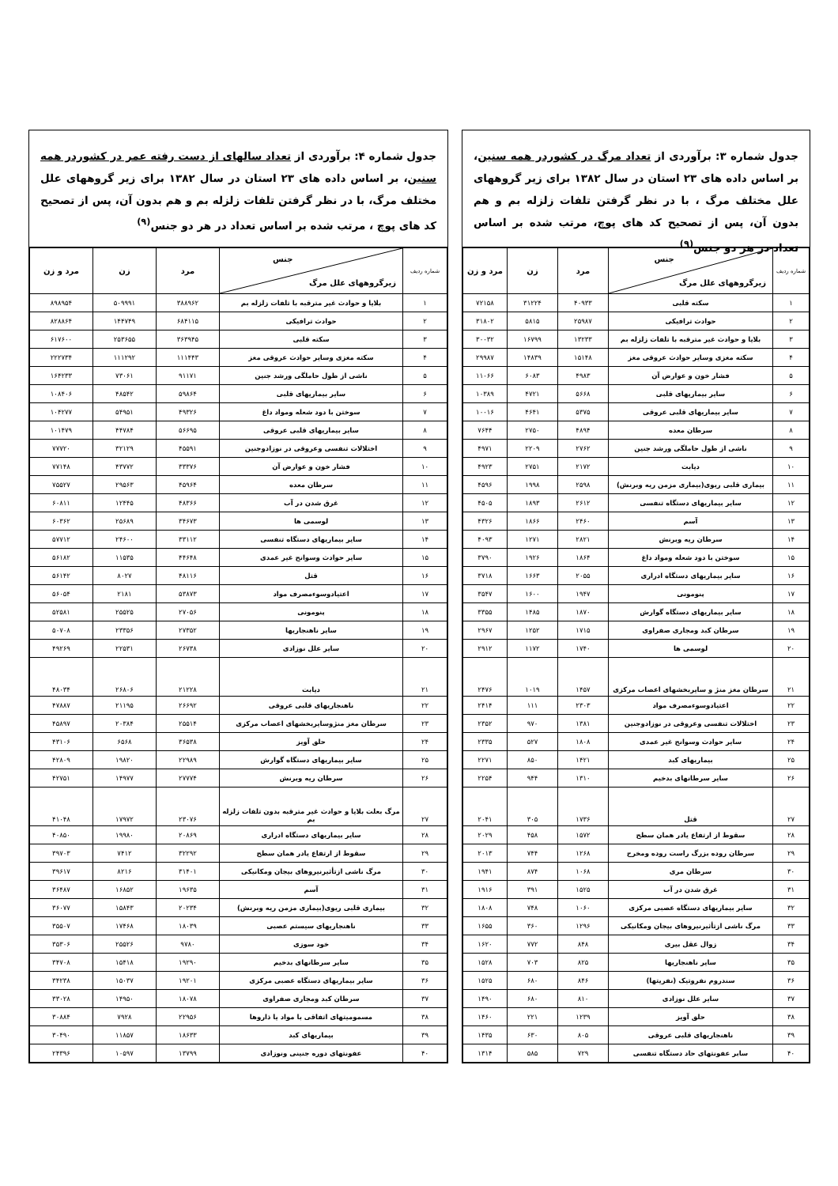جدول شماره ۳: برآوردی از تعداد مرگ در کشوردر همه سنین، بر اساس داده های ۲۳ استان در سال ۱۳۸۲ برای زیر گروههای علل مختلف مرگ ، با در نظر گرفتن تلفات زلزله بم و هم بدون آن، پس از تصحیح کد های پوچ، مرتب شده بر اساس تعداد در هر دو جنس<sup>(۹)</sup>
| شماره ردیف | جنس زیرگروههای علل مرگ | مرد | زن | مرد و زن |
| --- | --- | --- | --- | --- |
| ۱ | سکته قلبی | ۴۰۹۳۳ | ۳۱۲۲۴ | ۷۲۱۵۸ |
| ۲ | حوادث ترافیکی | ۲۵۹۸۷ | ۵۸۱۵ | ۳۱۸۰۲ |
| ۳ | بلایا و حوادث غیر مترقبه با تلفات زلزله بم | ۱۳۲۳۳ | ۱۶۷۹۹ | ۳۰۰۳۲ |
| ۴ | سکته مغزی وسایر حوادث عروقی مغز | ۱۵۱۴۸ | ۱۴۸۳۹ | ۲۹۹۸۷ |
| ۵ | فشار خون و عوارض آن | ۴۹۸۳ | ۶۰۸۳ | ۱۱۰۶۶ |
| ۶ | سایر بیماریهای قلبی | ۵۶۶۸ | ۴۷۲۱ | ۱۰۳۸۹ |
| ۷ | سایر بیماریهای قلبی عروقی | ۵۳۷۵ | ۴۶۴۱ | ۱۰۰۱۶ |
| ۸ | سرطان معده | ۴۸۹۴ | ۲۷۵۰ | ۷۶۴۴ |
| ۹ | ناشی از طول حاملگی ورشد جنین | ۲۷۶۲ | ۲۲۰۹ | ۴۹۷۱ |
| ۱۰ | دیابت | ۲۱۷۲ | ۲۷۵۱ | ۴۹۲۳ |
| ۱۱ | بیماری قلبی ریوی(بیماری مزمن ریه وبرنش) | ۲۵۹۸ | ۱۹۹۸ | ۴۵۹۶ |
| ۱۲ | سایر بیماریهای دستگاه تنفسی | ۲۶۱۲ | ۱۸۹۳ | ۴۵۰۵ |
| ۱۳ | آسم | ۲۴۶۰ | ۱۸۶۶ | ۴۳۲۶ |
| ۱۴ | سرطان ریه وبرنش | ۲۸۲۱ | ۱۲۷۱ | ۴۰۹۳ |
| ۱۵ | سوختن با دود شعله ومواد داغ | ۱۸۶۴ | ۱۹۲۶ | ۳۷۹۰ |
| ۱۶ | سایر بیماریهای دستگاه ادراری | ۲۰۵۵ | ۱۶۶۳ | ۳۷۱۸ |
| ۱۷ | پنومونی | ۱۹۴۷ | ۱۶۰۰ | ۳۵۴۷ |
| ۱۸ | سایر بیماریهای دستگاه گوارش | ۱۸۷۰ | ۱۴۸۵ | ۳۳۵۵ |
| ۱۹ | سرطان کبد ومجاری صفراوی | ۱۷۱۵ | ۱۲۵۲ | ۲۹۶۷ |
| ۲۰ | لوسمی ها | ۱۷۴۰ | ۱۱۷۲ | ۲۹۱۲ |
| ۲۱ | سرطان مغز منژ و سایربخشهای اعصاب مرکزی | ۱۴۵۷ | ۱۰۱۹ | ۲۴۷۶ |
| ۲۲ | اعتیادوسوءمصرف مواد | ۲۳۰۳ | ۱۱۱ | ۲۴۱۴ |
| ۲۳ | اختلالات تنفسی وعروقی در نوزادوجنین | ۱۳۸۱ | ۹۷۰ | ۲۳۵۲ |
| ۲۴ | سایر حوادث وسوانح غیر عمدی | ۱۸۰۸ | ۵۲۷ | ۲۳۳۵ |
| ۲۵ | بیماریهای کبد | ۱۴۲۱ | ۸۵۰ | ۲۲۷۱ |
| ۲۶ | سایر سرطانهای بدخیم | ۱۳۱۰ | ۹۴۴ | ۲۲۵۴ |
| ۲۷ | قتل | ۱۷۳۶ | ۳۰۵ | ۲۰۴۱ |
| ۲۸ | سقوط از ارتفاع یادر همان سطح | ۱۵۷۲ | ۴۵۸ | ۲۰۲۹ |
| ۲۹ | سرطان روده بزرگ راست روده ومخرج | ۱۲۶۸ | ۷۴۴ | ۲۰۱۳ |
| ۳۰ | سرطان مری | ۱۰۶۸ | ۸۷۴ | ۱۹۴۱ |
| ۳۱ | غرق شدن در آب | ۱۵۲۵ | ۳۹۱ | ۱۹۱۶ |
| ۳۲ | سایر بیماریهای دستگاه عصبی مرکزی | ۱۰۶۰ | ۷۴۸ | ۱۸۰۸ |
| ۳۳ | مرگ ناشی ازتأثیرنیروهای بیجان ومکانیکی | ۱۲۹۶ | ۳۶۰ | ۱۶۵۵ |
| ۳۴ | زوال عقل بیری | ۸۴۸ | ۷۷۲ | ۱۶۲۰ |
| ۳۵ | سایر ناهنجاریها | ۸۲۵ | ۷۰۳ | ۱۵۲۸ |
| ۳۶ | سندروم نفروتیک (نفریتها) | ۸۴۶ | ۶۸۰ | ۱۵۲۵ |
| ۳۷ | سایر علل نوزادی | ۸۱۰ | ۶۸۰ | ۱۴۹۰ |
| ۳۸ | حلق آویز | ۱۲۳۹ | ۲۲۱ | ۱۴۶۰ |
| ۳۹ | ناهنجاریهای قلبی عروقی | ۸۰۵ | ۶۳۰ | ۱۴۳۵ |
| ۴۰ | سابر عفونتهای حاد دستگاه تنفسی | ۷۲۹ | ۵۸۵ | ۱۳۱۴ |
جدول شماره ۴: برآوردی از تعداد سالهای از دست رفته عمر در کشوردر همه سنین، بر اساس داده های ۲۳ استان در سال ۱۳۸۲ برای زیر گروههای علل مختلف مرگ، با در نظر گرفتن تلفات زلزله بم و هم بدون آن، پس از تصحیح کد های پوچ ، مرتب شده بر اساس تعداد در هر دو جنس<sup>(۹)</sup>
| شماره ردیف | جنس زیرگروههای علل مرگ | مرد | زن | مرد و زن |
| --- | --- | --- | --- | --- |
| ۱ | بلایا و حوادث غیر مترقبه با تلفات زلزله بم | ۳۸۸۹۶۲ | ۵۰۹۹۹۱ | ۸۹۸۹۵۴ |
| ۲ | حوادث ترافیکی | ۶۸۴۱۱۵ | ۱۴۴۷۴۹ | ۸۲۸۸۶۴ |
| ۳ | سکته قلبی | ۳۶۳۹۴۵ | ۲۵۳۶۵۵ | ۶۱۷۶۰۰ |
| ۴ | سکته مغزی وسایر حوادث عروقی مغز | ۱۱۱۴۴۳ | ۱۱۱۲۹۲ | ۲۲۲۷۳۴ |
| ۵ | ناشی از طول حاملگی ورشد جنین | ۹۱۱۷۱ | ۷۳۰۶۱ | ۱۶۴۲۳۳ |
| ۶ | سایر بیماریهای قلبی | ۵۹۸۶۴ | ۴۸۵۴۲ | ۱۰۸۴۰۶ |
| ۷ | سوختن با دود شعله ومواد داغ | ۴۹۳۲۶ | ۵۴۹۵۱ | ۱۰۴۲۷۷ |
| ۸ | سایر بیماریهای قلبی عروقی | ۵۶۶۹۵ | ۴۴۷۸۴ | ۱۰۱۴۷۹ |
| ۹ | اختلالات تنفسی وعروقی در نوزادوجنین | ۴۵۵۹۱ | ۳۲۱۲۹ | ۷۷۷۲۰ |
| ۱۰ | فشار خون و عوارض آن | ۳۳۳۷۶ | ۴۳۷۷۲ | ۷۷۱۴۸ |
| ۱۱ | سرطان معده | ۴۵۹۶۴ | ۲۹۵۶۳ | ۷۵۵۲۷ |
| ۱۲ | غرق شدن در آب | ۴۸۳۶۶ | ۱۲۴۴۵ | ۶۰۸۱۱ |
| ۱۳ | لوسمی ها | ۳۴۶۷۳ | ۲۵۶۸۹ | ۶۰۳۶۲ |
| ۱۴ | سایر بیماریهای دستگاه تنفسی | ۳۳۱۱۲ | ۲۴۶۰۰ | ۵۷۷۱۲ |
| ۱۵ | سایر حوادث وسوانح غیر عمدی | ۴۴۶۴۸ | ۱۱۵۳۵ | ۵۶۱۸۲ |
| ۱۶ | قتل | ۴۸۱۱۶ | ۸۰۲۷ | ۵۶۱۴۲ |
| ۱۷ | اعتیادوسوءمصرف مواد | ۵۳۸۷۳ | ۲۱۸۱ | ۵۶۰۵۴ |
| ۱۸ | پنومونی | ۲۷۰۵۶ | ۲۵۵۲۵ | ۵۲۵۸۱ |
| ۱۹ | سایر ناهنجاریها | ۲۷۳۵۲ | ۲۳۳۵۶ | ۵۰۷۰۸ |
| ۲۰ | سایر علل نوزادی | ۲۶۷۳۸ | ۲۲۵۳۱ | ۴۹۲۶۹ |
| ۲۱ | دیابت | ۲۱۲۲۸ | ۲۶۸۰۶ | ۴۸۰۳۴ |
| ۲۲ | ناهنجاریهای قلبی عروقی | ۲۶۶۹۲ | ۲۱۱۹۵ | ۴۷۸۸۷ |
| ۲۳ | سرطان مغز منژوسایربخشهای اعصاب مرکزی | ۲۵۵۱۴ | ۲۰۳۸۴ | ۴۵۸۹۷ |
| ۲۴ | حلق آویز | ۳۶۵۳۸ | ۶۵۶۸ | ۴۳۱۰۶ |
| ۲۵ | سایر بیماریهای دستگاه گوارش | ۲۲۹۸۹ | ۱۹۸۲۰ | ۴۲۸۰۹ |
| ۲۶ | سرطان ریه وبرنش | ۲۷۷۷۴ | ۱۴۹۷۷ | ۴۲۷۵۱ |
| ۲۷ | مرگ بعلت بلایا و حوادث غیر مترقبه بدون تلفات زلزله بم | ۲۳۰۷۶ | ۱۷۹۷۲ | ۴۱۰۴۸ |
| ۲۸ | سایر بیماریهای دستگاه ادراری | ۲۰۸۶۹ | ۱۹۹۸۰ | ۴۰۸۵۰ |
| ۲۹ | سقوط از ارتفاع یادر همان سطح | ۳۲۲۹۲ | ۷۴۱۲ | ۳۹۷۰۳ |
| ۳۰ | مرگ ناشی ازتأثیرنیروهای بیجان ومکانیکی | ۳۱۴۰۱ | ۸۲۱۶ | ۳۹۶۱۷ |
| ۳۱ | آسم | ۱۹۶۳۵ | ۱۶۸۵۲ | ۳۶۴۸۷ |
| ۳۲ | بیماری قلبی ریوی(بیماری مزمن ریه وبرنش) | ۲۰۲۳۴ | ۱۵۸۴۳ | ۳۶۰۷۷ |
| ۳۳ | ناهنجاریهای سیستم عصبی | ۱۸۰۳۹ | ۱۷۴۶۸ | ۳۵۵۰۷ |
| ۳۴ | خود سوزی | ۹۷۸۰ | ۲۵۵۲۶ | ۳۵۳۰۶ |
| ۳۵ | سایر سرطانهای بدخیم | ۱۹۲۹۰ | ۱۵۴۱۸ | ۳۴۷۰۸ |
| ۳۶ | سایر بیماریهای دستگاه عصبی مرکزی | ۱۹۲۰۱ | ۱۵۰۳۷ | ۳۴۲۳۸ |
| ۳۷ | سرطان کبد ومجاری صفراوی | ۱۸۰۷۸ | ۱۴۹۵۰ | ۳۳۰۲۸ |
| ۳۸ | مسمومیتهای اتفاقی با مواد یا ذاروها | ۲۲۹۵۶ | ۷۹۲۸ | ۳۰۸۸۴ |
| ۳۹ | بیماریهای کبد | ۱۸۶۳۳ | ۱۱۸۵۷ | ۳۰۴۹۰ |
| ۴۰ | عفونتهای دوره جنینی ونوزادی | ۱۳۷۹۹ | ۱۰۵۹۷ | ۲۴۳۹۶ |